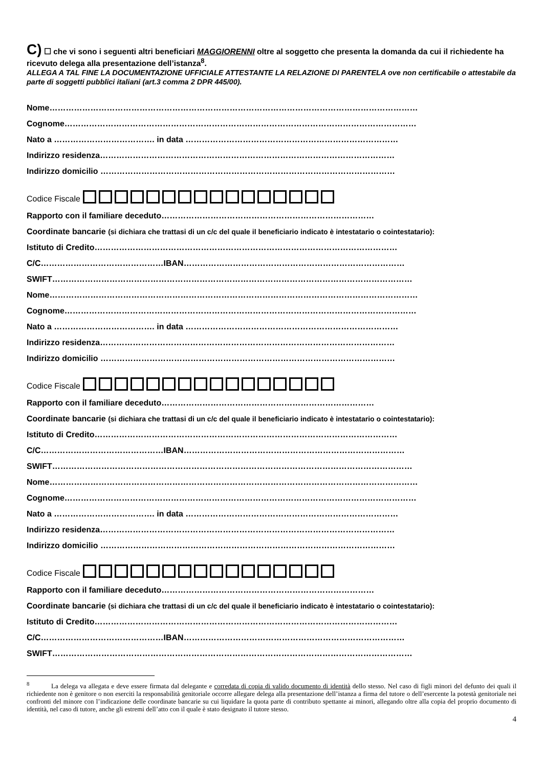C) ☐ che vi sono i seguenti altri beneficiari MAGGIORENNI oltre al soggetto che presenta la domanda da cui il richiedente ha ricevuto delega alla presentazione dell’istanza<sup>8</sup>.
ALLEGA A TAL FINE LA DOCUMENTAZIONE UFFICIALE ATTESTANTE LA RELAZIONE DI PARENTELA ove non certificabile o attestabile da parte di soggetti pubblici italiani (art.3 comma 2 DPR 445/00).
Nome………………………………………………………………………………………………………………………
Cognome…………………………………………………………………………………………………………………
Nato a ………………………………. in data ……………………………………………………………………
Indirizzo residenza………………………………………………………………………………………………
Indirizzo domicilio ………………………………………………………………………………………………
Codice Fiscale
Rapporto con il familiare deceduto……………………………………………………………………
Coordinate bancarie (si dichiara che trattasi di un c/c del quale il beneficiario indicato è intestatario o cointestatario):
Istituto di Credito…………………………………………………………………………………………………
C/C………………………………………IBAN………………………………………………………………………
SWIFT……………………………………………………………………………………………………………………
Nome………………………………………………………………………………………………………………………
Cognome…………………………………………………………………………………………………………………
Nato a ………………………………. in data ……………………………………………………………………
Indirizzo residenza………………………………………………………………………………………………
Indirizzo domicilio ………………………………………………………………………………………………
Codice Fiscale
Rapporto con il familiare deceduto……………………………………………………………………
Coordinate bancarie (si dichiara che trattasi di un c/c del quale il beneficiario indicato è intestatario o cointestatario):
Istituto di Credito…………………………………………………………………………………………………
C/C………………………………………IBAN………………………………………………………………………
SWIFT……………………………………………………………………………………………………………………
Nome………………………………………………………………………………………………………………………
Cognome…………………………………………………………………………………………………………………
Nato a ………………………………. in data ……………………………………………………………………
Indirizzo residenza………………………………………………………………………………………………
Indirizzo domicilio ………………………………………………………………………………………………
Codice Fiscale
Rapporto con il familiare deceduto……………………………………………………………………
Coordinate bancarie (si dichiara che trattasi di un c/c del quale il beneficiario indicato è intestatario o cointestatario):
Istituto di Credito…………………………………………………………………………………………………
C/C………………………………………IBAN………………………………………………………………………
SWIFT……………………………………………………………………………………………………………………
<sup>8</sup> La delega va allegata e deve essere firmata dal delegante e corredata di copia di valido documento di identità dello stesso. Nel caso di figli minori del defunto dei quali il richiedente non è genitore o non eserciti la responsabilità genitoriale occorre allegare delega alla presentazione dell’istanza a firma del tutore o dell’esercente la potestà genitoriale nei confronti del minore con l’indicazione delle coordinate bancarie su cui liquidare la quota parte di contributo spettante ai minori, allegando oltre alla copia del proprio documento di identità, nel caso di tutore, anche gli estremi dell’atto con il quale è stato designato il tutore stesso.
4